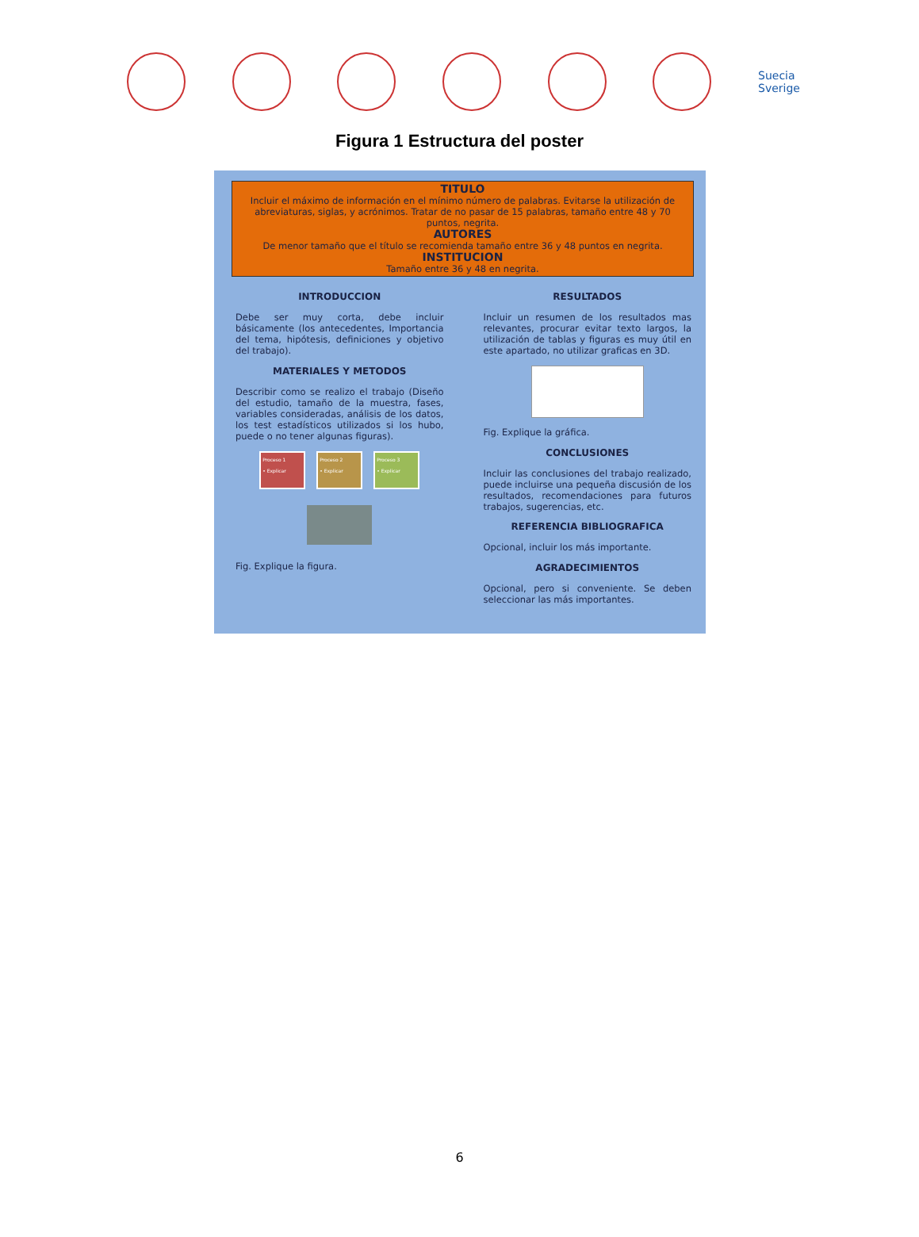Suecia
Sverige
Figura 1 Estructura del poster
TITULO
Incluir el máximo de información en el mínimo número de palabras. Evitarse la utilización de abreviaturas, siglas, y acrónimos. Tratar de no pasar de 15 palabras, tamaño entre 48 y 70 puntos, negrita.
AUTORES
De menor tamaño que el título se recomienda tamaño entre 36 y 48 puntos en negrita.
INSTITUCION
Tamaño entre 36 y 48 en negrita.
INTRODUCCION
Debe ser muy corta, debe incluir básicamente (los antecedentes, Importancia del tema, hipótesis, definiciones y objetivo del trabajo).
MATERIALES Y METODOS
Describir como se realizo el trabajo (Diseño del estudio, tamaño de la muestra, fases, variables consideradas, análisis de los datos, los test estadísticos utilizados si los hubo, puede o no tener algunas figuras).
Proceso 1
• Explicar Proceso 2
• Explicar Proceso 3
• Explicar
Fig. Explique la figura.
RESULTADOS
Incluir un resumen de los resultados mas relevantes, procurar evitar texto largos, la utilización de tablas y figuras es muy útil en este apartado, no utilizar graficas en 3D.
Fig. Explique la gráfica.
CONCLUSIONES
Incluir las conclusiones del trabajo realizado, puede incluirse una pequeña discusión de los resultados, recomendaciones para futuros trabajos, sugerencias, etc.
REFERENCIA BIBLIOGRAFICA
Opcional, incluir los más importante.
AGRADECIMIENTOS
Opcional, pero si conveniente. Se deben seleccionar las más importantes.
6